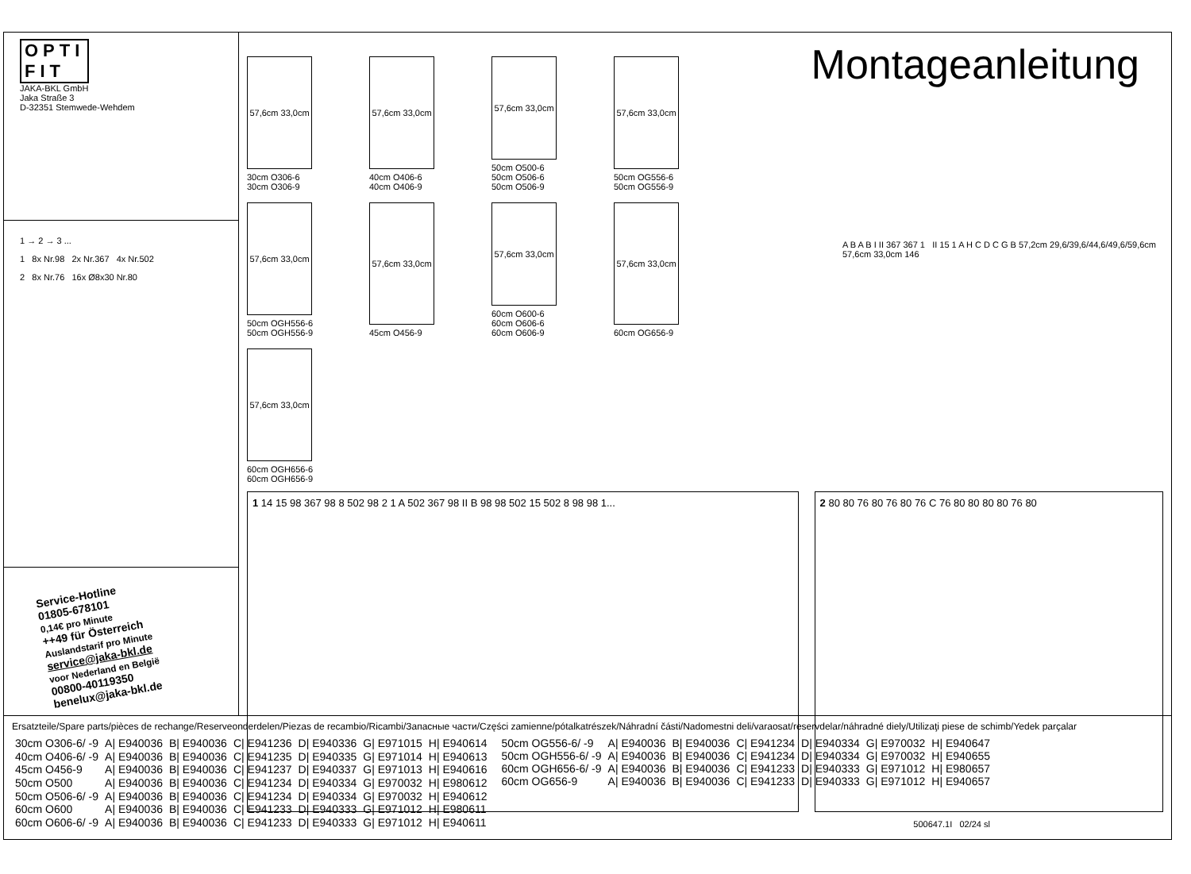OPTI
FIT
JAKA-BKL GmbH
Jaka Straße 3
D-32351 Stemwede-Wehdem
1 → 2 → 3 ...
1 8x Nr.98 2x Nr.367 4x Nr.502
2 8x Nr.76 16x Ø8x30 Nr.80
Service-Hotline
01805-678101
0,14€ pro Minute
++49 für Österreich
Auslandstarif pro Minute
service@jaka-bkl.de
voor Nederland en België
00800-40119350
benelux@jaka-bkl.de
Montageanleitung
57,6cm 33,0cm
30cm O306-6
30cm O306-9
57,6cm 33,0cm
40cm O406-6
40cm O406-9
57,6cm 33,0cm
50cm O500-6
50cm O506-6
50cm O506-9
57,6cm 33,0cm
50cm OG556-6
50cm OG556-9
57,6cm 33,0cm
50cm OGH556-6
50cm OGH556-9
57,6cm 33,0cm
45cm O456-9
57,6cm 33,0cm
60cm O600-6
60cm O606-6
60cm O606-9
57,6cm 33,0cm
60cm OG656-9
57,6cm 33,0cm
60cm OGH656-6
60cm OGH656-9
A B A B I II 367 367 1 II 15 1 A H C D C G B 57,2cm 29,6/39,6/44,6/49,6/59,6cm 57,6cm 33,0cm 146
1 14 15 98 367 98 8 502 98 2 1 A 502 367 98 II B 98 98 502 15 502 8 98 98 1...
2 80 80 76 80 76 80 76 C 76 80 80 80 80 76 80
Ersatzteile/Spare parts/pièces de rechange/Reserveonderdelen/Piezas de recambio/Ricambi/Запасные части/Części zamienne/pótalkatrészek/Náhradní části/Nadomestni deli/varaosat/reservdelar/náhradné diely/Utilizaţi piese de schimb/Yedek parçalar
| 30cm O306-6/ -9 | A/ E940036 | B/ E940036 | C/ E941236 | D/ E940336 | G/ E971015 | H/ E940614 |
| 40cm O406-6/ -9 | A/ E940036 | B/ E940036 | C/ E941235 | D/ E940335 | G/ E971014 | H/ E940613 |
| 45cm O456-9 | A/ E940036 | B/ E940036 | C/ E941237 | D/ E940337 | G/ E971013 | H/ E940616 |
| 50cm O500 | A/ E940036 | B/ E940036 | C/ E941234 | D/ E940334 | G/ E970032 | H/ E980612 |
| 50cm O506-6/ -9 | A/ E940036 | B/ E940036 | C/ E941234 | D/ E940334 | G/ E970032 | H/ E940612 |
| 60cm O600 | A/ E940036 | B/ E940036 | C/ E941233 | D/ E940333 | G/ E971012 | H/ E980611 |
| 60cm O606-6/ -9 | A/ E940036 | B/ E940036 | C/ E941233 | D/ E940333 | G/ E971012 | H/ E940611 |
| 50cm OG556-6/ -9 | A/ E940036 | B/ E940036 | C/ E941234 | D/ E940334 | G/ E970032 | H/ E940647 |
| 50cm OGH556-6/ -9 | A/ E940036 | B/ E940036 | C/ E941234 | D/ E940334 | G/ E970032 | H/ E940655 |
| 60cm OGH656-6/ -9 | A/ E940036 | B/ E940036 | C/ E941233 | D/ E940333 | G/ E971012 | H/ E980657 |
| 60cm OG656-9 | A/ E940036 | B/ E940036 | C/ E941233 | D/ E940333 | G/ E971012 | H/ E940657 |
| 500647.1I 02/24 sl | | | | | | |